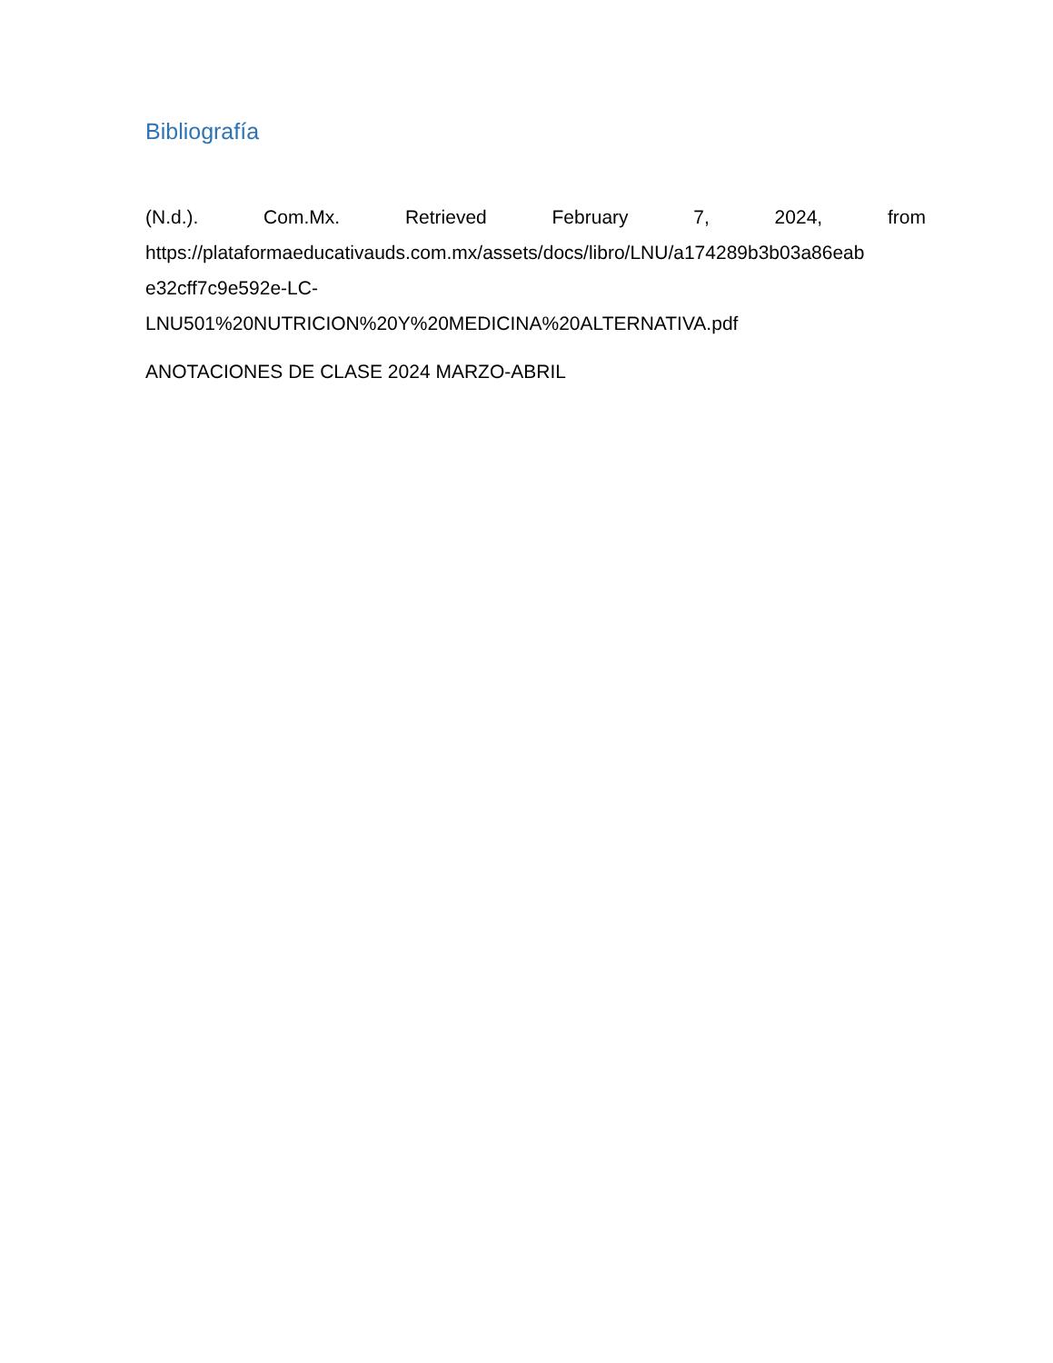Bibliografía
(N.d.). Com.Mx. Retrieved February 7, 2024, from
https://plataformaeducativauds.com.mx/assets/docs/libro/LNU/a174289b3b03a86eab
e32cff7c9e592e-LC-
LNU501%20NUTRICION%20Y%20MEDICINA%20ALTERNATIVA.pdf
ANOTACIONES DE CLASE 2024 MARZO-ABRIL